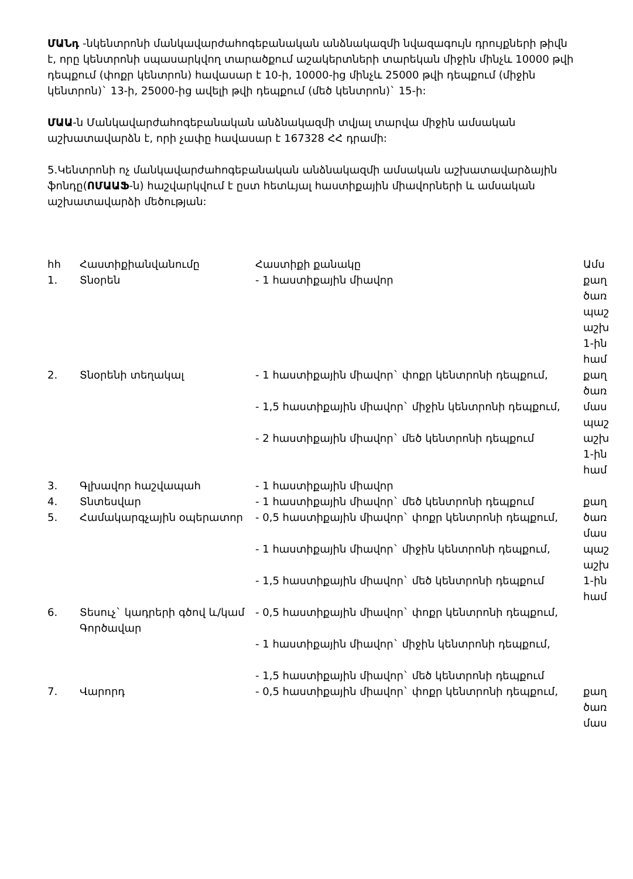ՄԱՆդ -նկենտրոնի մանկավարժահոգեբանական անձնակազմի նվազագույն դրույքների թիվն է, որը կենտրոնի սպասարկվող տարածքում աշակերտների տարեկան միջին մինչև 10000 թվի դեպքում (փոքր կենտրոն) հավասար է 10-ի, 10000-ից մինչև 25000 թվի դեպքում (միջին կենտրոն)` 13-ի, 25000-ից ավելի թվի դեպքում (մեծ կենտրոն)` 15-ի:
ՄԱԱ-ն Մանկավարժահոգեբանական անձնակազմի տվյալ տարվա միջին ամսական աշխատավարձն է, որի չափը հավասար է 167328 ՀՀ դրամի:
5.Կենտրոնի ոչ մանկավարժահոգեբանական անձնակազմի ամսական աշխատավարձային ֆոնդը(ՈՄԱԱՖ-ն) հաշվարկվում է ըստ հետևյալ հաստիքային միավորների և ամսական աշխատավարձի մեծության:
| hh | Հաստիքիանվանումը | Հաստիքի քանակը | Ամս |
| --- | --- | --- | --- |
| 1. | Տնօրեն | - 1 հաստիքային միավոր | քաղ ծառ պաշ աշխ 1-ին համ |
| 2. | Տնօրենի տեղակալ | - 1 հաստիքային միավոր` փոքր կենտրոնի դեպքում, - 1,5 հաստիքային միավոր` միջին կենտրոնի դեպքում, - 2 հաստիքային միավոր` մեծ կենտրոնի դեպքում | քաղ ծառ մաս պաշ աշխ 1-ին համ |
| 3. | Գլխավոր հաշվապահ | - 1 հաստիքային միավոր | |
| 4. | Տնտեսվար | - 1 հաստիքային միավոր` մեծ կենտրոնի դեպքում | քաղ |
| 5. | Համակարգչային օպերատոր | - 0,5 հաստիքային միավոր` փոքր կենտրոնի դեպքում, - 1 հաստիքային միավոր` միջին կենտրոնի դեպքում, - 1,5 հաստիքային միավոր` մեծ կենտրոնի դեպքում | ծառ մաս պաշ աշխ 1-ին համ |
| 6. | Տեսուչ` կադրերի գծով և/կամ Գործավար | - 0,5 հաստիքային միավոր` փոքր կենտրոնի դեպքում, - 1 հաստիքային միավոր` միջին կենտրոնի դեպքում, - 1,5 հաստիքային միավոր` մեծ կենտրոնի դեպքում | |
| 7. | Վարորդ | - 0,5 հաստիքային միավոր` փոքր կենտրոնի դեպքում, | քաղ ծառ մաս |